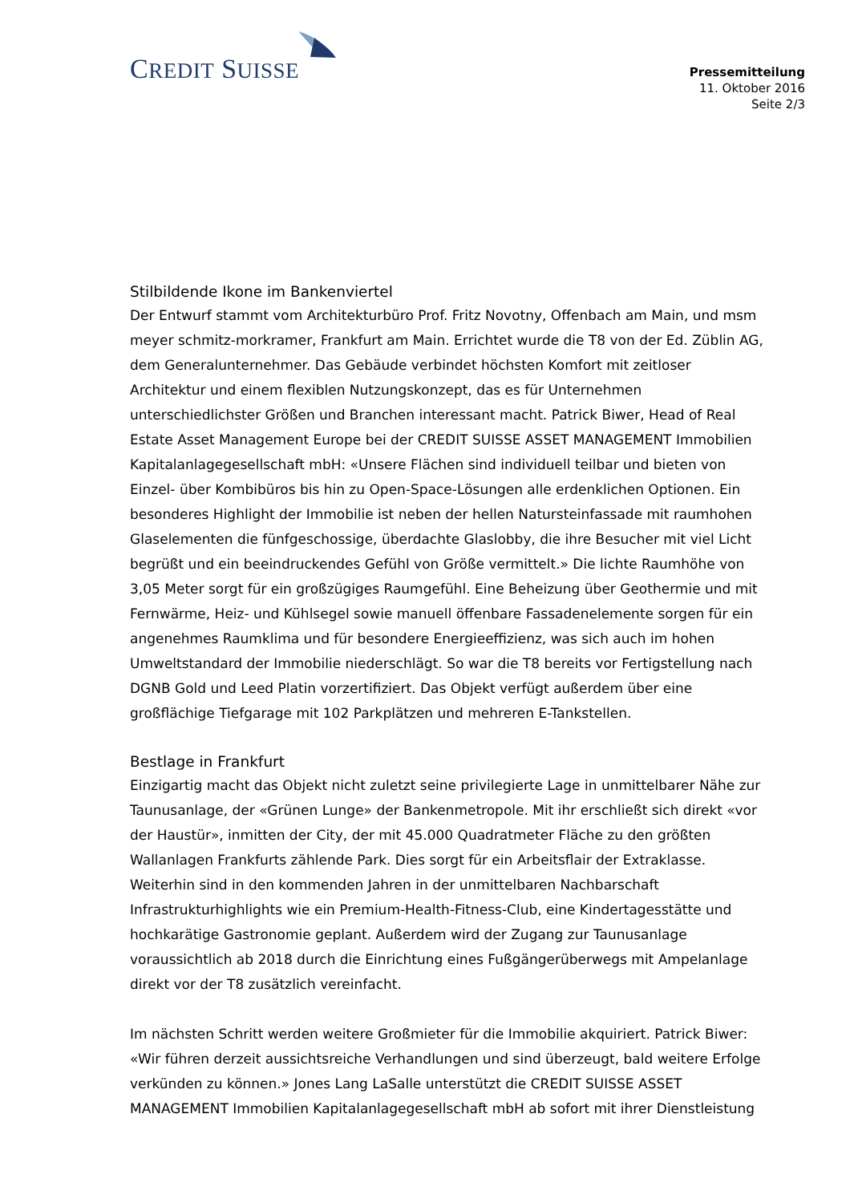CREDIT SUISSE
Pressemitteilung
11. Oktober 2016
Seite 2/3
Stilbildende Ikone im Bankenviertel
Der Entwurf stammt vom Architekturbüro Prof. Fritz Novotny, Offenbach am Main, und msm meyer schmitz-morkramer, Frankfurt am Main. Errichtet wurde die T8 von der Ed. Züblin AG, dem Generalunternehmer. Das Gebäude verbindet höchsten Komfort mit zeitloser Architektur und einem flexiblen Nutzungskonzept, das es für Unternehmen unterschiedlichster Größen und Branchen interessant macht. Patrick Biwer, Head of Real Estate Asset Management Europe bei der CREDIT SUISSE ASSET MANAGEMENT Immobilien Kapitalanlagegesellschaft mbH: «Unsere Flächen sind individuell teilbar und bieten von Einzel- über Kombibüros bis hin zu Open-Space-Lösungen alle erdenklichen Optionen. Ein besonderes Highlight der Immobilie ist neben der hellen Natursteinfassade mit raumhohen Glaselementen die fünfgeschossige, überdachte Glaslobby, die ihre Besucher mit viel Licht begrüßt und ein beeindruckendes Gefühl von Größe vermittelt.» Die lichte Raumhöhe von 3,05 Meter sorgt für ein großzügiges Raumgefühl. Eine Beheizung über Geothermie und mit Fernwärme, Heiz- und Kühlsegel sowie manuell öffenbare Fassadenelemente sorgen für ein angenehmes Raumklima und für besondere Energieeffizienz, was sich auch im hohen Umweltstandard der Immobilie niederschlägt. So war die T8 bereits vor Fertigstellung nach DGNB Gold und Leed Platin vorzertifiziert. Das Objekt verfügt außerdem über eine großflächige Tiefgarage mit 102 Parkplätzen und mehreren E-Tankstellen.
Bestlage in Frankfurt
Einzigartig macht das Objekt nicht zuletzt seine privilegierte Lage in unmittelbarer Nähe zur Taunusanlage, der «Grünen Lunge» der Bankenmetropole. Mit ihr erschließt sich direkt «vor der Haustür», inmitten der City, der mit 45.000 Quadratmeter Fläche zu den größten Wallanlagen Frankfurts zählende Park. Dies sorgt für ein Arbeitsflair der Extraklasse. Weiterhin sind in den kommenden Jahren in der unmittelbaren Nachbarschaft Infrastrukturhighlights wie ein Premium-Health-Fitness-Club, eine Kindertagesstätte und hochkarätige Gastronomie geplant. Außerdem wird der Zugang zur Taunusanlage voraussichtlich ab 2018 durch die Einrichtung eines Fußgängerüberwegs mit Ampelanlage direkt vor der T8 zusätzlich vereinfacht.
Im nächsten Schritt werden weitere Großmieter für die Immobilie akquiriert. Patrick Biwer: «Wir führen derzeit aussichtsreiche Verhandlungen und sind überzeugt, bald weitere Erfolge verkünden zu können.» Jones Lang LaSalle unterstützt die CREDIT SUISSE ASSET MANAGEMENT Immobilien Kapitalanlagegesellschaft mbH ab sofort mit ihrer Dienstleistung